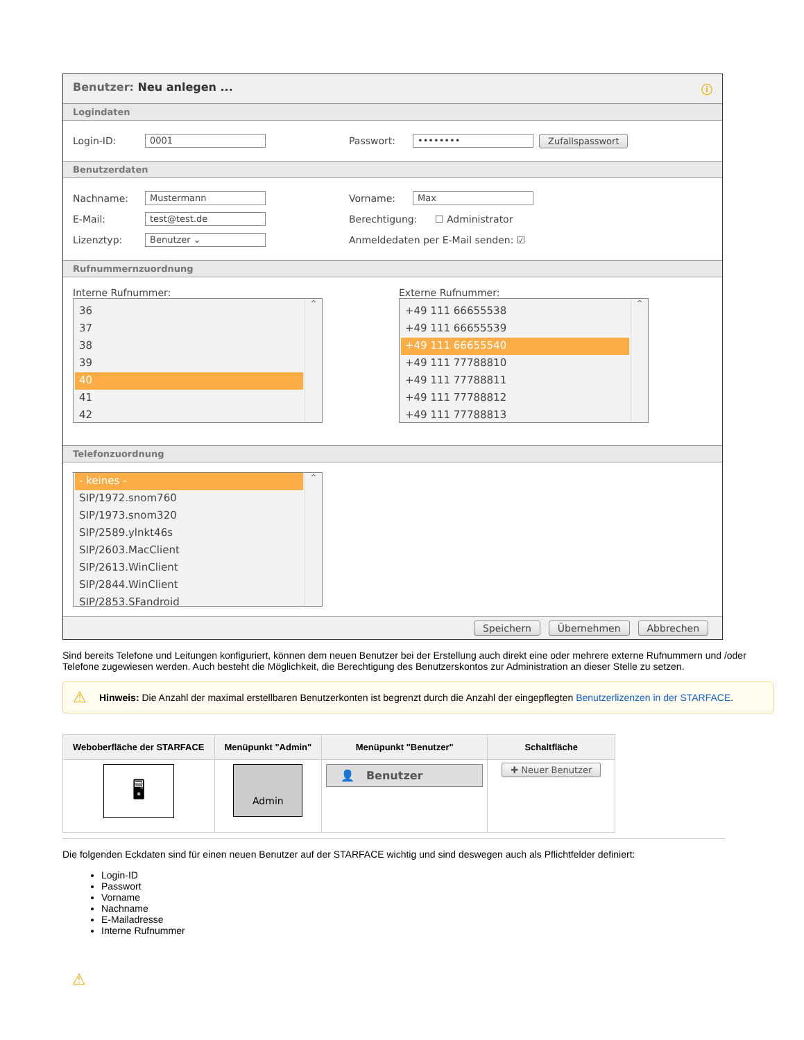Benutzer: Neu anlegen ... ⓘ
Logindaten
Login-ID: 0001 Passwort: •••••••• Zufallspasswort
Benutzerdaten
Nachname: Mustermann Vorname: Max
E-Mail: test@test.de Berechtigung: ☐ Administrator
Lizenztyp: Benutzer ⌄ Anmeldedaten per E-Mail senden: ☑
Rufnummernzuordnung
Interne Rufnummer:
36
37
38
39
40
41
42
^
Externe Rufnummer:
+49 111 66655538
+49 111 66655539
+49 111 66655540
+49 111 77788810
+49 111 77788811
+49 111 77788812
+49 111 77788813
^
Telefonzuordnung
- keines -
SIP/1972.snom760
SIP/1973.snom320
SIP/2589.ylnkt46s
SIP/2603.MacClient
SIP/2613.WinClient
SIP/2844.WinClient
SIP/2853.SFandroid
^
Speichern Übernehmen Abbrechen
Sind bereits Telefone und Leitungen konfiguriert, können dem neuen Benutzer bei der Erstellung auch direkt eine oder mehrere externe Rufnummern und /oder Telefone zugewiesen werden. Auch besteht die Möglichkeit, die Berechtigung des Benutzerskontos zur Administration an dieser Stelle zu setzen.
⚠ Hinweis: Die Anzahl der maximal erstellbaren Benutzerkonten ist begrenzt durch die Anzahl der eingepflegten Benutzerlizenzen in der STARFACE.
| Weboberfläche der STARFACE | Menüpunkt "Admin" | Menüpunkt "Benutzer" | Schaltfläche |
| --- | --- | --- | --- |
| 🖥 | Admin | 👤 Benutzer | ✚ Neuer Benutzer |
Die folgenden Eckdaten sind für einen neuen Benutzer auf der STARFACE wichtig und sind deswegen auch als Pflichtfelder definiert:
Login-ID
Passwort
Vorname
Nachname
E-Mailadresse
Interne Rufnummer
⚠